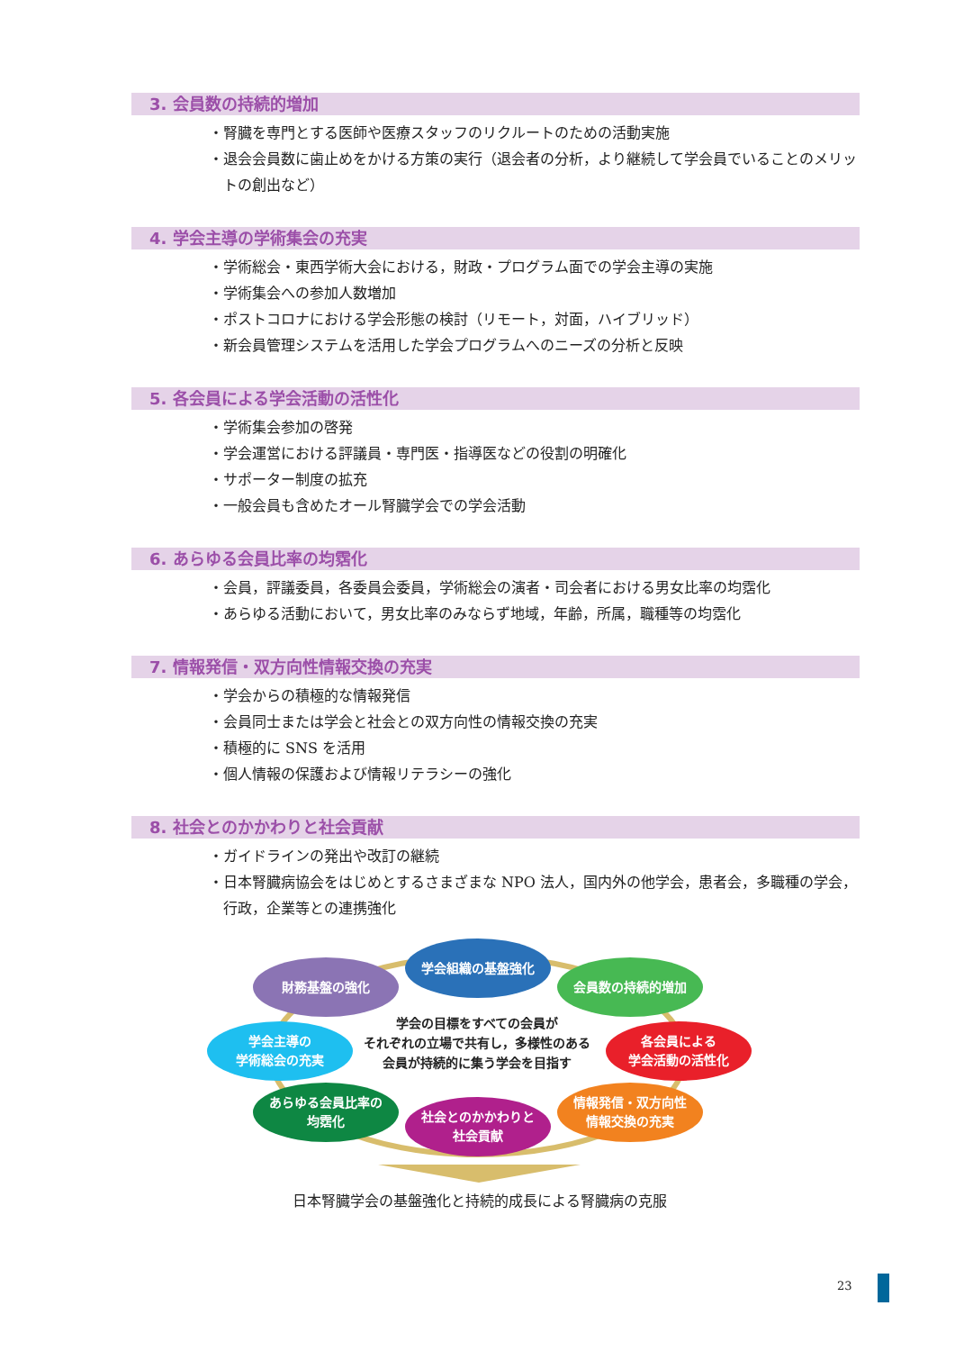3. 会員数の持続的増加
・腎臓を専門とする医師や医療スタッフのリクルートのための活動実施
・退会会員数に歯止めをかける方策の実行（退会者の分析，より継続して学会員でいることのメリットの創出など）
4. 学会主導の学術集会の充実
・学術総会・東西学術大会における，財政・プログラム面での学会主導の実施
・学術集会への参加人数増加
・ポストコロナにおける学会形態の検討（リモート，対面，ハイブリッド）
・新会員管理システムを活用した学会プログラムへのニーズの分析と反映
5. 各会員による学会活動の活性化
・学術集会参加の啓発
・学会運営における評議員・専門医・指導医などの役割の明確化
・サポーター制度の拡充
・一般会員も含めたオール腎臓学会での学会活動
6. あらゆる会員比率の均霑化
・会員，評議委員，各委員会委員，学術総会の演者・司会者における男女比率の均霑化
・あらゆる活動において，男女比率のみならず地域，年齢，所属，職種等の均霑化
7. 情報発信・双方向性情報交換の充実
・学会からの積極的な情報発信
・会員同士または学会と社会との双方向性の情報交換の充実
・積極的に SNS を活用
・個人情報の保護および情報リテラシーの強化
8. 社会とのかかわりと社会貢献
・ガイドラインの発出や改訂の継続
・日本腎臓病協会をはじめとするさまざまな NPO 法人，国内外の他学会，患者会，多職種の学会，行政，企業等との連携強化
学会組織の基盤強化
財務基盤の強化 会員数の持続的増加
学会主導の
学術総会の充実
学会の目標をすべての会員が
それぞれの立場で共有し，多様性のある
会員が持続的に集う学会を目指す
各会員による
学会活動の活性化
あらゆる会員比率の
均霑化
情報発信・双方向性
情報交換の充実
社会とのかかわりと
社会貢献
日本腎臓学会の基盤強化と持続的成長による腎臓病の克服
23